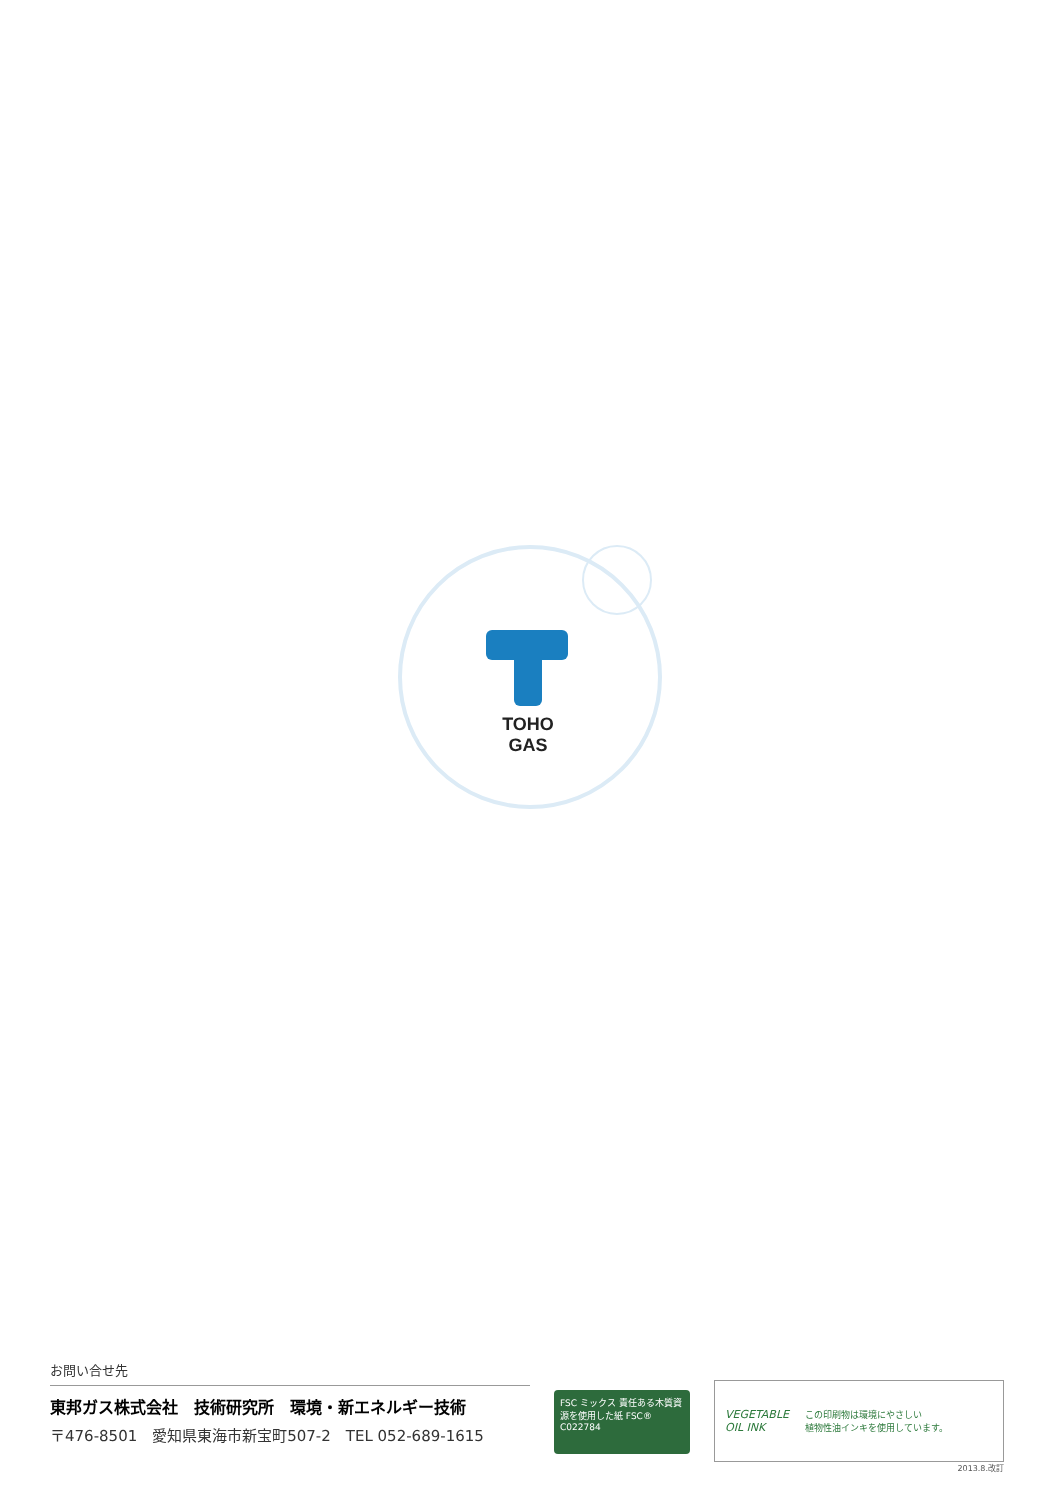TOHO GAS
お問い合せ先
東邦ガス株式会社　技術研究所　環境・新エネルギー技術
〒476-8501　愛知県東海市新宝町507-2　TEL 052-689-1615
FSC ミックス 責任ある木質資源を使用した紙 FSC® C022784
VEGETABLE
OIL INK
この印刷物は環境にやさしい
植物性油インキを使用しています。
2013.8.改訂